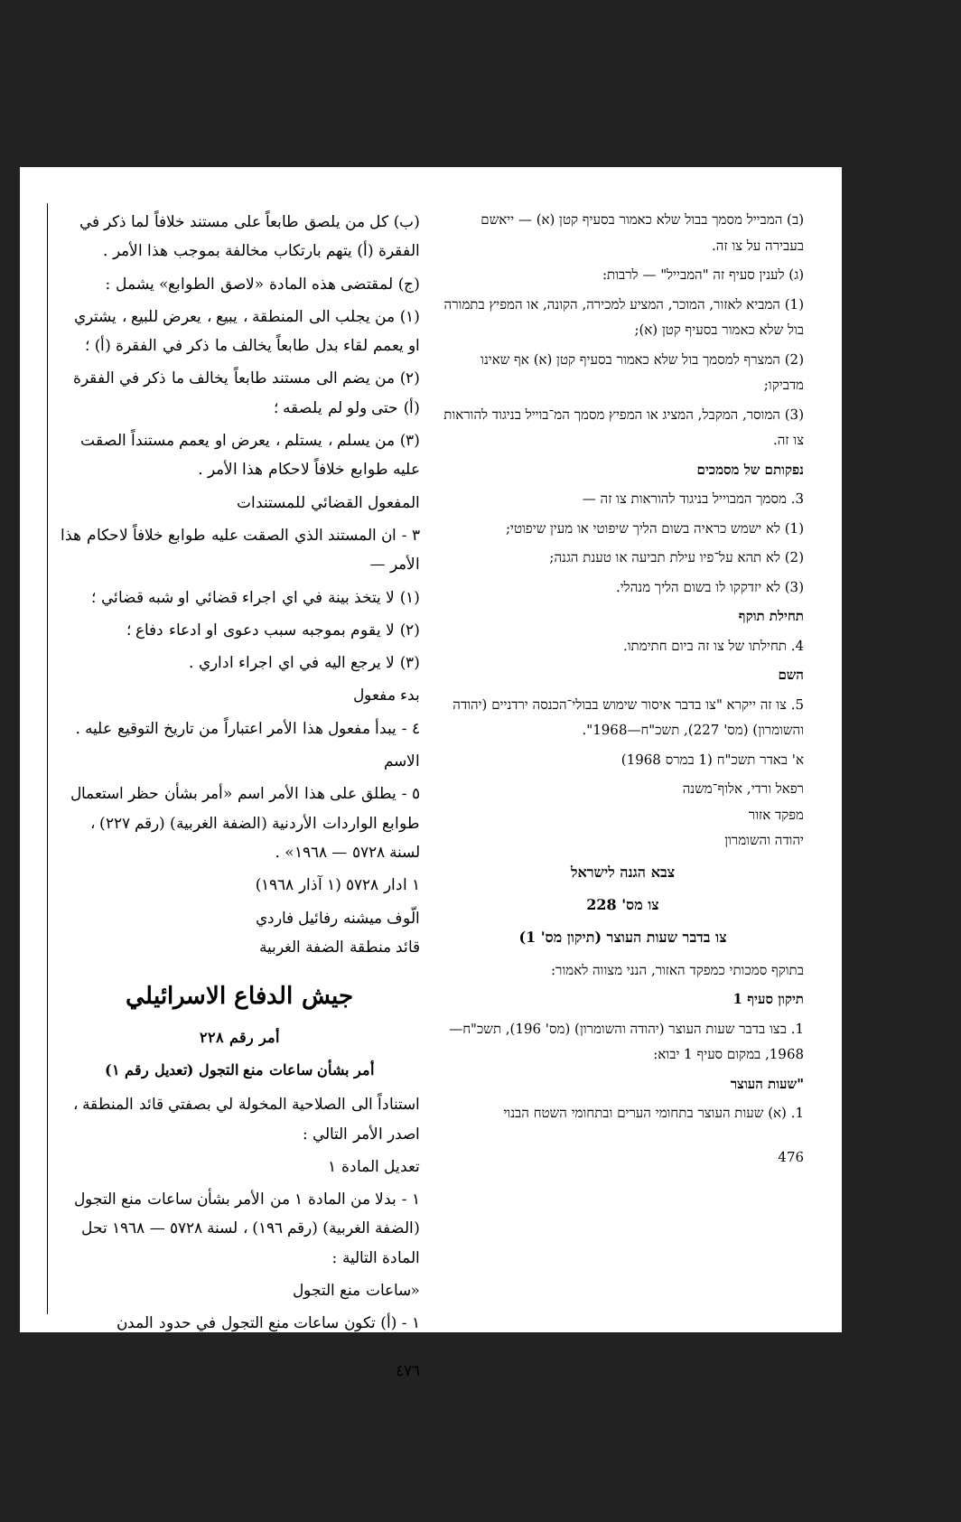(ב) המבייל מסמך בבול שלא כאמור בסעיף קטן (א) — ייאשם בעבירה על צו זה.
(ג) לענין סעיף זה "המבייל" — לרבות:
(1) המביא לאזור, המוכר, המציע למכירה, הקונה, או המפיץ בתמורה בול שלא כאמור בסעיף קטן (א);
(2) המצרף למסמך בול שלא כאמור בסעיף קטן (א) אף שאינו מדביקו;
(3) המוסר, המקבל, המציג או המפיץ מסמך המ־בוייל בניגוד להוראות צו זה.
נפקותם של מסמכים
3. מסמך המבוייל בניגוד להוראות צו זה —
(1) לא ישמש כראיה בשום הליך שיפוטי או מעין שיפוטי;
(2) לא תהא על־פיו עילת תביעה או טענת הגנה;
(3) לא יזדקקו לו בשום הליך מנהלי.
תחילת תוקף
4. תחילתו של צו זה ביום חתימתו.
השם
5. צו זה ייקרא "צו בדבר איסור שימוש בבולי־הכנסה ירדניים (יהודה והשומרון) (מס' 227), תשכ"ח—1968".
א' באדר תשכ"ח (1 במרס 1968)
רפאל ורדי, אלוף־משנה
מפקד אזור
יהודה והשומרון
צבא הגנה לישראל
צו מס' 228
צו בדבר שעות העוצר (תיקון מס' 1)
בתוקף סמכותי כמפקד האזור, הנני מצווה לאמור:
תיקון סעיף 1
1. בצו בדבר שעות העוצר (יהודה והשומרון) (מס' 196), תשכ"ח—1968, במקום סעיף 1 יבוא:
"שעות העוצר
1. (א) שעות העוצר בתחומי הערים ובתחומי השטח הבנוי
476
(ب) كل من يلصق طابعاً على مستند خلافاً لما ذكر في الفقرة (أ) يتهم بارتكاب مخالفة بموجب هذا الأمر .
(ج) لمقتضى هذه المادة «لاصق الطوابع» يشمل :
(١) من يجلب الى المنطقة ، يبيع ، يعرض للبيع ، يشتري او يعمم لقاء بدل طابعاً يخالف ما ذكر في الفقرة (أ) ؛
(٢) من يضم الى مستند طابعاً يخالف ما ذكر في الفقرة (أ) حتى ولو لم يلصقه ؛
(٣) من يسلم ، يستلم ، يعرض او يعمم مستنداً الصقت عليه طوابع خلافاً لاحكام هذا الأمر .
المفعول القضائي للمستندات
٣ - ان المستند الذي الصقت عليه طوابع خلافاً لاحكام هذا الأمر —
(١) لا يتخذ بينة في اي اجراء قضائي او شبه قضائي ؛
(٢) لا يقوم بموجبه سبب دعوى او ادعاء دفاع ؛
(٣) لا يرجع اليه في اي اجراء اداري .
بدء مفعول
٤ - يبدأ مفعول هذا الأمر اعتباراً من تاريخ التوقيع عليه .
الاسم
٥ - يطلق على هذا الأمر اسم «أمر بشأن حظر استعمال طوابع الواردات الأردنية (الضفة الغربية) (رقم ٢٢٧) ، لسنة ٥٧٢٨ — ١٩٦٨» .
١ ادار ٥٧٢٨ (١ آذار ١٩٦٨)
الّوف ميشنه رفائيل فاردي
قائد منطقة الضفة الغربية
جيش الدفاع الاسرائيلي
أمر رقم ٢٢٨
أمر بشأن ساعات منع التجول (تعديل رقم ١)
استناداً الى الصلاحية المخولة لي بصفتي قائد المنطقة ، اصدر الأمر التالي :
تعديل المادة ١
١ - بدلا من المادة ١ من الأمر بشأن ساعات منع التجول (الضفة الغربية) (رقم ١٩٦) ، لسنة ٥٧٢٨ — ١٩٦٨ تحل المادة التالية :
«ساعات منع التجول
١ - (أ) تكون ساعات منع التجول في حدود المدن
٤٧٦